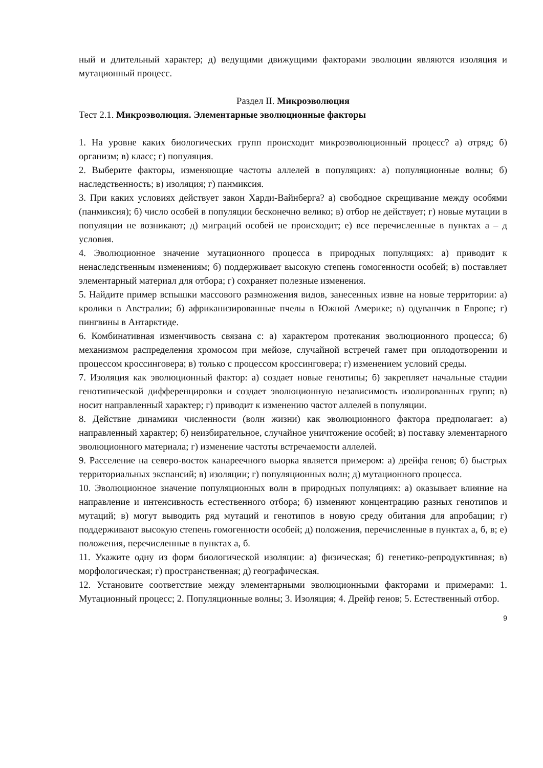ный и длительный характер; д) ведущими движущими факторами эволюции являются изоляция и мутационный процесс.
Раздел II. Микроэволюция
Тест 2.1. Микроэволюция. Элементарные эволюционные факторы
1. На уровне каких биологических групп происходит микроэволюционный процесс? а) отряд; б) организм; в) класс; г) популяция.
2. Выберите факторы, изменяющие частоты аллелей в популяциях: а) популяционные волны; б) наследственность; в) изоляция; г) панмиксия.
3. При каких условиях действует закон Харди-Вайнберга? а) свободное скрещивание между особями (панмиксия); б) число особей в популяции бесконечно велико; в) отбор не действует; г) новые мутации в популяции не возникают; д) миграций особей не происходит; е) все перечисленные в пунктах а – д условия.
4. Эволюционное значение мутационного процесса в природных популяциях: а) приводит к ненаследственным изменениям; б) поддерживает высокую степень гомогенности особей; в) поставляет элементарный материал для отбора; г) сохраняет полезные изменения.
5. Найдите пример вспышки массового размножения видов, занесенных извне на новые территории: а) кролики в Австралии; б) африканизированные пчелы в Южной Америке; в) одуванчик в Европе; г) пингвины в Антарктиде.
6. Комбинативная изменчивость связана с: а) характером протекания эволюционного процесса; б) механизмом распределения хромосом при мейозе, случайной встречей гамет при оплодотворении и процессом кроссинговера; в) только с процессом кроссинговера; г) изменением условий среды.
7. Изоляция как эволюционный фактор: а) создает новые генотипы; б) закрепляет начальные стадии генотипической дифференцировки и создает эволюционную независимость изолированных групп; в) носит направленный характер; г) приводит к изменению частот аллелей в популяции.
8. Действие динамики численности (волн жизни) как эволюционного фактора предполагает: а) направленный характер; б) неизбирательное, случайное уничтожение особей; в) поставку элементарного эволюционного материала; г) изменение частоты встречаемости аллелей.
9. Расселение на северо-восток канареечного вьюрка является примером: а) дрейфа генов; б) быстрых территориальных экспансий; в) изоляции; г) популяционных волн; д) мутационного процесса.
10. Эволюционное значение популяционных волн в природных популяциях: а) оказывает влияние на направление и интенсивность естественного отбора; б) изменяют концентрацию разных генотипов и мутаций; в) могут выводить ряд мутаций и генотипов в новую среду обитания для апробации; г) поддерживают высокую степень гомогенности особей; д) положения, перечисленные в пунктах а, б, в; е) положения, перечисленные в пунктах а, б.
11. Укажите одну из форм биологической изоляции: а) физическая; б) генетико-репродуктивная; в) морфологическая; г) пространственная; д) географическая.
12. Установите соответствие между элементарными эволюционными факторами и примерами: 1. Мутационный процесс; 2. Популяционные волны; 3. Изоляция; 4. Дрейф генов; 5. Естественный отбор.
9